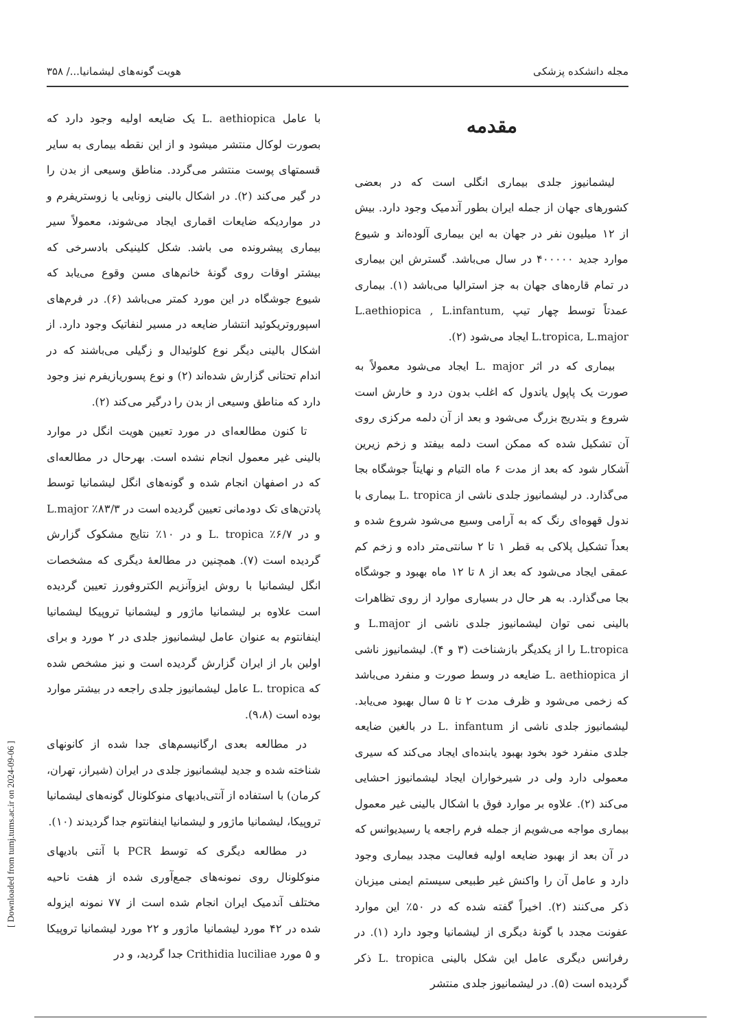مجله دانشکده پزشکی هویت گونه‌های لیشمانیا.../ ۳۵۸
مقدمه
لیشمانیوز جلدی بیماری انگلی است که در بعضی کشورهای جهان از جمله ایران بطور آندمیک وجود دارد. بیش از ۱۲ میلیون نفر در جهان به این بیماری آلوده‌اند و شیوع موارد جدید ۴۰۰۰۰۰ در سال می‌باشد. گسترش این بیماری در تمام قاره‌های جهان به جز استرالیا می‌باشد (۱). بیماری عمدتاً توسط چهار تیپ L.aethiopica , L.infantum, L.tropica, L.major ایجاد می‌شود (۲).
بیماری که در اثر L. major ایجاد می‌شود معمولاً به صورت یک پاپول یاندول که اغلب بدون درد و خارش است شروع و بتدریج بزرگ می‌شود و بعد از آن دلمه مرکزی روی آن تشکیل شده که ممکن است دلمه بیفتد و زخم زیرین آشکار شود که بعد از مدت ۶ ماه التیام و نهایتاً جوشگاه بجا می‌گذارد. در لیشمانیوز جلدی ناشی از L. tropica بیماری با ندول قهوه‌ای رنگ که به آرامی وسیع می‌شود شروع شده و بعداً تشکیل پلاکی به قطر ۱ تا ۲ سانتی‌متر داده و زخم کم عمقی ایجاد می‌شود که بعد از ۸ تا ۱۲ ماه بهبود و جوشگاه بجا می‌گذارد. به هر حال در بسیاری موارد از روی تظاهرات بالینی نمی توان لیشمانیوز جلدی ناشی از L.major و L.tropica را از یکدیگر بازشناخت (۳ و ۴). لیشمانیوز ناشی از L. aethiopica ضایعه در وسط صورت و منفرد می‌باشد که زخمی می‌شود و ظرف مدت ۲ تا ۵ سال بهبود می‌یابد. لیشمانیوز جلدی ناشی از L. infantum در بالغین ضایعه جلدی منفرد خود بخود بهبود یابنده‌ای ایجاد می‌کند که سیری معمولی دارد ولی در شیرخواران ایجاد لیشمانیوز احشایی می‌کند (۲). علاوه بر موارد فوق با اشکال بالینی غیر معمول بیماری مواجه می‌شویم از جمله فرم راجعه یا رسیدیوانس که در آن بعد از بهبود ضایعه اولیه فعالیت مجدد بیماری وجود دارد و عامل آن را واکنش غیر طبیعی سیستم ایمنی میزبان ذکر می‌کنند (۲). اخیراً گفته شده که در ۵۰٪ این موارد عفونت مجدد با گونهٔ دیگری از لیشمانیا وجود دارد (۱). در رفرانس دیگری عامل این شکل بالینی L. tropica ذکر گردیده است (۵). در لیشمانیوز جلدی منتشر
با عامل L. aethiopica یک ضایعه اولیه وجود دارد که بصورت لوکال منتشر میشود و از این نقطه بیماری به سایر قسمتهای پوست منتشر می‌گردد. مناطق وسیعی از بدن را در گیر می‌کند (۲). در اشکال بالینی زونایی یا زوستریفرم و در مواردیکه ضایعات اقماری ایجاد می‌شوند، معمولاً سیر بیماری پیشرونده می باشد. شکل کلینیکی بادسرخی که بیشتر اوقات روی گونهٔ خانم‌های مسن وقوع می‌یابد که شیوع جوشگاه در این مورد کمتر می‌باشد (۶). در فرم‌های اسپوروتریکوئید انتشار ضایعه در مسیر لنفاتیک وجود دارد. از اشکال بالینی دیگر نوع کلوئیدال و زگیلی می‌باشند که در اندام تحتانی گزارش شده‌اند (۲) و نوع پسوریازیفرم نیز وجود دارد که مناطق وسیعی از بدن را درگیر می‌کند (۲).
تا کنون مطالعه‌ای در مورد تعیین هویت انگل در موارد بالینی غیر معمول انجام نشده است. بهرحال در مطالعه‌ای که در اصفهان انجام شده و گونه‌های انگل لیشمانیا توسط پادتن‌های تک دودمانی تعیین گردیده است در ۸۳/۳٪ L.major و در ۶/۷٪ L. tropica و در ۱۰٪ نتایج مشکوک گزارش گردیده است (۷). همچنین در مطالعهٔ دیگری که مشخصات انگل لیشمانیا با روش ایزوآنزیم الکتروفورز تعیین گردیده است علاوه بر لیشمانیا ماژور و لیشمانیا تروپیکا لیشمانیا اینفانتوم به عنوان عامل لیشمانیوز جلدی در ۲ مورد و برای اولین بار از ایران گزارش گردیده است و نیز مشخص شده که L. tropica عامل لیشمانیوز جلدی راجعه در بیشتر موارد بوده است (۹،۸).
در مطالعه بعدی ارگانیسم‌های جدا شده از کانونهای شناخته شده و جدید لیشمانیوز جلدی در ایران (شیراز، تهران، کرمان) با استفاده از آنتی‌بادیهای منوکلونال گونه‌های لیشمانیا تروپیکا، لیشمانیا ماژور و لیشمانیا اینفانتوم جدا گردیدند (۱۰).
در مطالعه دیگری که توسط PCR با آنتی بادیهای منوکلونال روی نمونه‌های جمع‌آوری شده از هفت ناحیه مختلف آندمیک ایران انجام شده است از ۷۷ نمونه ایزوله شده در ۴۲ مورد لیشمانیا ماژور و ۲۲ مورد لیشمانیا تروپیکا و ۵ مورد Crithidia luciliae جدا گردید، و در
[ Downloaded from tumj.tums.ac.ir on 2024-09-06 ]